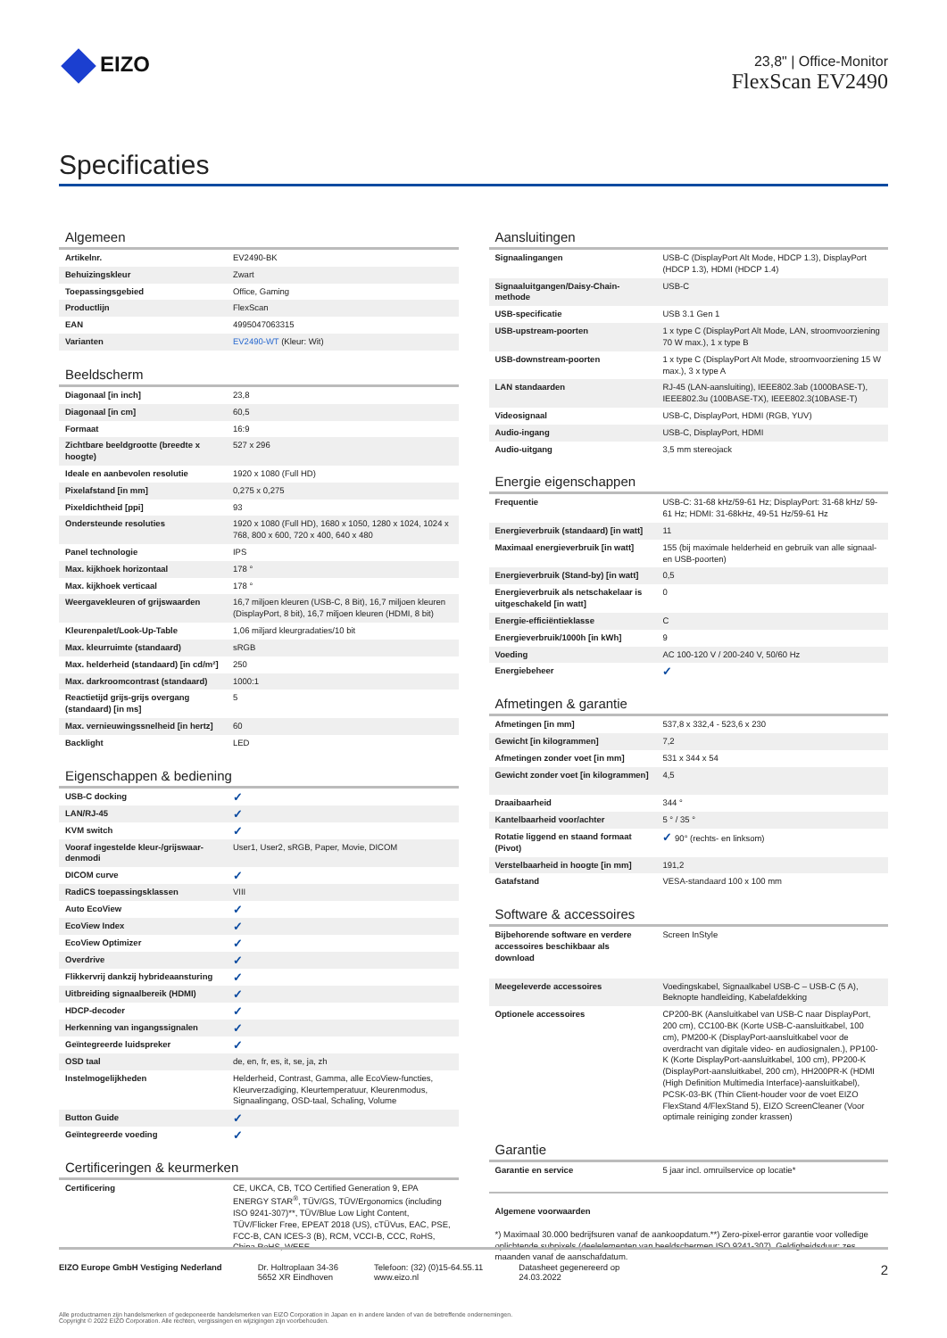EIZO
23,8" | Office-Monitor
FlexScan EV2490
Specificaties
Algemeen
| Artikelnr. | EV2490-BK |
| Behuizingskleur | Zwart |
| Toepassingsgebied | Office, Gaming |
| Productlijn | FlexScan |
| EAN | 4995047063315 |
| Varianten | EV2490-WT (Kleur: Wit) |
Beeldscherm
| Diagonaal [in inch] | 23,8 |
| Diagonaal [in cm] | 60,5 |
| Formaat | 16:9 |
| Zichtbare beeldgrootte (breedte x hoogte) | 527 x 296 |
| Ideale en aanbevolen resolutie | 1920 x 1080 (Full HD) |
| Pixelafstand [in mm] | 0,275 x 0,275 |
| Pixeldichtheid [ppi] | 93 |
| Ondersteunde resoluties | 1920 x 1080 (Full HD), 1680 x 1050, 1280 x 1024, 1024 x 768, 800 x 600, 720 x 400, 640 x 480 |
| Panel technologie | IPS |
| Max. kijkhoek horizontaal | 178 ° |
| Max. kijkhoek verticaal | 178 ° |
| Weergavekleuren of grijswaarden | 16,7 miljoen kleuren (USB-C, 8 Bit), 16,7 miljoen kleuren (DisplayPort, 8 bit), 16,7 miljoen kleuren (HDMI, 8 bit) |
| Kleurenpalet/Look-Up-Table | 1,06 miljard kleurgradaties/10 bit |
| Max. kleurruimte (standaard) | sRGB |
| Max. helderheid (standaard) [in cd/m²] | 250 |
| Max. darkroomcontrast (standaard) | 1000:1 |
| Reactietijd grijs-grijs overgang (standaard) [in ms] | 5 |
| Max. vernieuwingssnelheid [in hertz] | 60 |
| Backlight | LED |
Eigenschappen & bediening
| USB-C docking | ✓ |
| LAN/RJ-45 | ✓ |
| KVM switch | ✓ |
| Vooraf ingestelde kleur-/grijswaar-denmodi | User1, User2, sRGB, Paper, Movie, DICOM |
| DICOM curve | ✓ |
| RadiCS toepassingsklassen | VIII |
| Auto EcoView | ✓ |
| EcoView Index | ✓ |
| EcoView Optimizer | ✓ |
| Overdrive | ✓ |
| Flikkervrij dankzij hybrideaansturing | ✓ |
| Uitbreiding signaalbereik (HDMI) | ✓ |
| HDCP-decoder | ✓ |
| Herkenning van ingangssignalen | ✓ |
| Geïntegreerde luidspreker | ✓ |
| OSD taal | de, en, fr, es, it, se, ja, zh |
| Instelmogelijkheden | Helderheid, Contrast, Gamma, alle EcoView-functies, Kleurverzadiging, Kleurtemperatuur, Kleurenmodus, Signaalingang, OSD-taal, Schaling, Volume |
| Button Guide | ✓ |
| Geïntegreerde voeding | ✓ |
Certificeringen & keurmerken
| Certificering | CE, UKCA, CB, TCO Certified Generation 9, EPA ENERGY STAR<sup>®</sup>, TÜV/GS, TÜV/Ergonomics (including ISO 9241-307)**, TÜV/Blue Low Light Content, TÜV/Flicker Free, EPEAT 2018 (US), cTÜVus, EAC, PSE, FCC-B, CAN ICES-3 (B), RCM, VCCI-B, CCC, RoHS, China RoHS, WEEE |
Aansluitingen
| Signaalingangen | USB-C (DisplayPort Alt Mode, HDCP 1.3), DisplayPort (HDCP 1.3), HDMI (HDCP 1.4) |
| Signaaluitgangen/Daisy-Chain-methode | USB-C |
| USB-specificatie | USB 3.1 Gen 1 |
| USB-upstream-poorten | 1 x type C (DisplayPort Alt Mode, LAN, stroomvoorziening 70 W max.), 1 x type B |
| USB-downstream-poorten | 1 x type C (DisplayPort Alt Mode, stroomvoorziening 15 W max.), 3 x type A |
| LAN standaarden | RJ-45 (LAN-aansluiting), IEEE802.3ab (1000BASE-T), IEEE802.3u (100BASE-TX), IEEE802.3(10BASE-T) |
| Videosignaal | USB-C, DisplayPort, HDMI (RGB, YUV) |
| Audio-ingang | USB-C, DisplayPort, HDMI |
| Audio-uitgang | 3,5 mm stereojack |
Energie eigenschappen
| Frequentie | USB-C: 31-68 kHz/59-61 Hz; DisplayPort: 31-68 kHz/ 59-61 Hz; HDMI: 31-68kHz, 49-51 Hz/59-61 Hz |
| Energieverbruik (standaard) [in watt] | 11 |
| Maximaal energieverbruik [in watt] | 155 (bij maximale helderheid en gebruik van alle signaal- en USB-poorten) |
| Energieverbruik (Stand-by) [in watt] | 0,5 |
| Energieverbruik als netschakelaar is uitgeschakeld [in watt] | 0 |
| Energie-efficiëntieklasse | C |
| Energieverbruik/1000h [in kWh] | 9 |
| Voeding | AC 100-120 V / 200-240 V, 50/60 Hz |
| Energiebeheer | ✓ |
Afmetingen & garantie
| Afmetingen [in mm] | 537,8 x 332,4 - 523,6 x 230 |
| Gewicht [in kilogrammen] | 7,2 |
| Afmetingen zonder voet [in mm] | 531 x 344 x 54 |
| Gewicht zonder voet [in kilogrammen] | 4,5 |
| Draaibaarheid | 344 ° |
| Kantelbaarheid voor/achter | 5 ° / 35 ° |
| Rotatie liggend en staand formaat (Pivot) | ✓ 90° (rechts- en linksom) |
| Verstelbaarheid in hoogte [in mm] | 191,2 |
| Gatafstand | VESA-standaard 100 x 100 mm |
Software & accessoires
| Bijbehorende software en verdere accessoires beschikbaar als download | Screen InStyle |
| Meegeleverde accessoires | Voedingskabel, Signaalkabel USB-C – USB-C (5 A), Beknopte handleiding, Kabelafdekking |
| Optionele accessoires | CP200-BK (Aansluitkabel van USB-C naar DisplayPort, 200 cm), CC100-BK (Korte USB-C-aansluitkabel, 100 cm), PM200-K (DisplayPort-aansluitkabel voor de overdracht van digitale video- en audiosignalen.), PP100-K (Korte DisplayPort-aansluitkabel, 100 cm), PP200-K (DisplayPort-aansluitkabel, 200 cm), HH200PR-K (HDMI (High Definition Multimedia Interface)-aansluitkabel), PCSK-03-BK (Thin Client-houder voor de voet EIZO FlexStand 4/FlexStand 5), EIZO ScreenCleaner (Voor optimale reiniging zonder krassen) |
Garantie
| Garantie en service | 5 jaar incl. omruilservice op locatie* |
Algemene voorwaarden
*) Maximaal 30.000 bedrijfsuren vanaf de aankoopdatum.**) Zero-pixel-error garantie voor volledige oplichtende subpixels (deelelementen van beeldschermen ISO 9241-307). Geldigheidsduur: zes maanden vanaf de aanschafdatum.
EIZO Europe GmbH Vestiging Nederland
Dr. Holtroplaan 34-36
5652 XR Eindhoven
Telefoon: (32) (0)15-64.55.11
www.eizo.nl
Datasheet gegenereerd op
24.03.2022
2
Alle productnamen zijn handelsmerken of gedeponeerde handelsmerken van EIZO Corporation in Japan en in andere landen of van de betreffende ondernemingen.
Copyright © 2022 EIZO Corporation. Alle rechten, vergissingen en wijzigingen zijn voorbehouden.